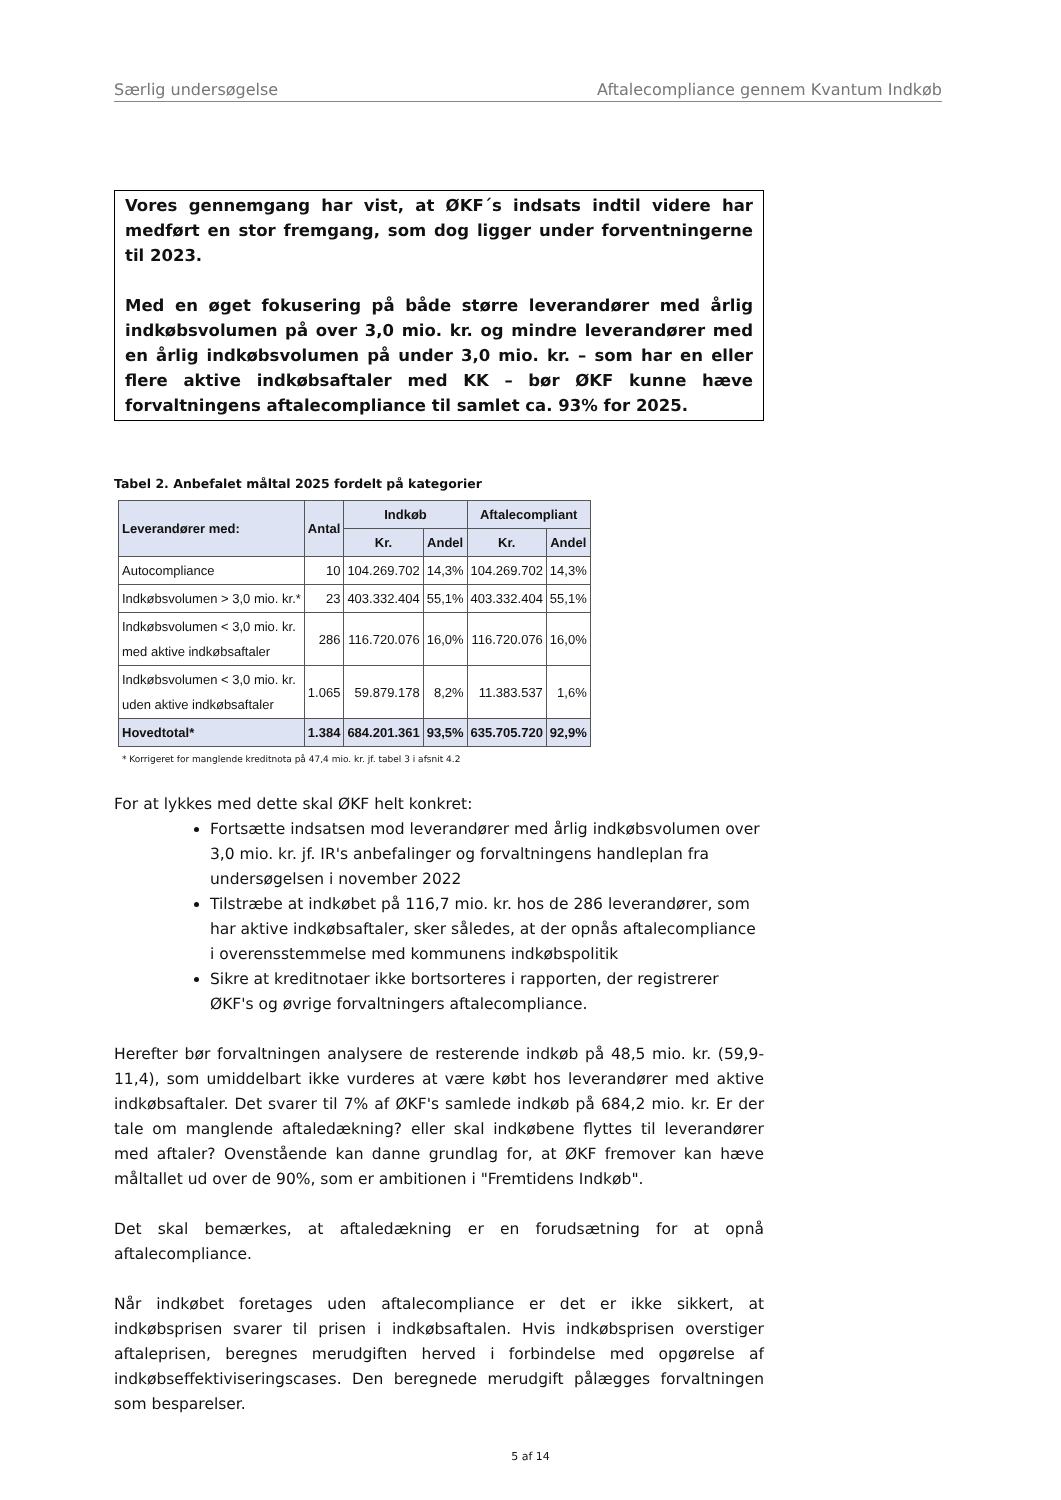Særlig undersøgelse Aftalecompliance gennem Kvantum Indkøb
Vores gennemgang har vist, at ØKF´s indsats indtil videre har medført en stor fremgang, som dog ligger under forventningerne til 2023.
Med en øget fokusering på både større leverandører med årlig indkøbsvolumen på over 3,0 mio. kr. og mindre leverandører med en årlig indkøbsvolumen på under 3,0 mio. kr. – som har en eller flere aktive indkøbsaftaler med KK – bør ØKF kunne hæve forvaltningens aftalecompliance til samlet ca. 93% for 2025.
Tabel 2. Anbefalet måltal 2025 fordelt på kategorier
| Leverandører med: | Antal | Indkøb | | Aftalecompliant | |
| --- | --- | --- | --- | --- | --- |
| | | Kr. | Andel | Kr. | Andel |
| Autocompliance | 10 | 104.269.702 | 14,3% | 104.269.702 | 14,3% |
| Indkøbsvolumen > 3,0 mio. kr.* | 23 | 403.332.404 | 55,1% | 403.332.404 | 55,1% |
| Indkøbsvolumen < 3,0 mio. kr. med aktive indkøbsaftaler | 286 | 116.720.076 | 16,0% | 116.720.076 | 16,0% |
| Indkøbsvolumen < 3,0 mio. kr. uden aktive indkøbsaftaler | 1.065 | 59.879.178 | 8,2% | 11.383.537 | 1,6% |
| Hovedtotal* | 1.384 | 684.201.361 | 93,5% | 635.705.720 | 92,9% |
* Korrigeret for manglende kreditnota på 47,4 mio. kr. jf. tabel 3 i afsnit 4.2
For at lykkes med dette skal ØKF helt konkret:
Fortsætte indsatsen mod leverandører med årlig indkøbsvolumen over 3,0 mio. kr. jf. IR's anbefalinger og forvaltningens handleplan fra undersøgelsen i november 2022
Tilstræbe at indkøbet på 116,7 mio. kr. hos de 286 leverandører, som har aktive indkøbsaftaler, sker således, at der opnås aftalecompliance i overensstemmelse med kommunens indkøbspolitik
Sikre at kreditnotaer ikke bortsorteres i rapporten, der registrerer ØKF's og øvrige forvaltningers aftalecompliance.
Herefter bør forvaltningen analysere de resterende indkøb på 48,5 mio. kr. (59,9-11,4), som umiddelbart ikke vurderes at være købt hos leverandører med aktive indkøbsaftaler. Det svarer til 7% af ØKF's samlede indkøb på 684,2 mio. kr. Er der tale om manglende aftaledækning? eller skal indkøbene flyttes til leverandører med aftaler? Ovenstående kan danne grundlag for, at ØKF fremover kan hæve måltallet ud over de 90%, som er ambitionen i "Fremtidens Indkøb".
Det skal bemærkes, at aftaledækning er en forudsætning for at opnå aftalecompliance.
Når indkøbet foretages uden aftalecompliance er det er ikke sikkert, at indkøbsprisen svarer til prisen i indkøbsaftalen. Hvis indkøbsprisen overstiger aftaleprisen, beregnes merudgiften herved i forbindelse med opgørelse af indkøbseffektiviseringscases. Den beregnede merudgift pålægges forvaltningen som besparelser.
5 af 14